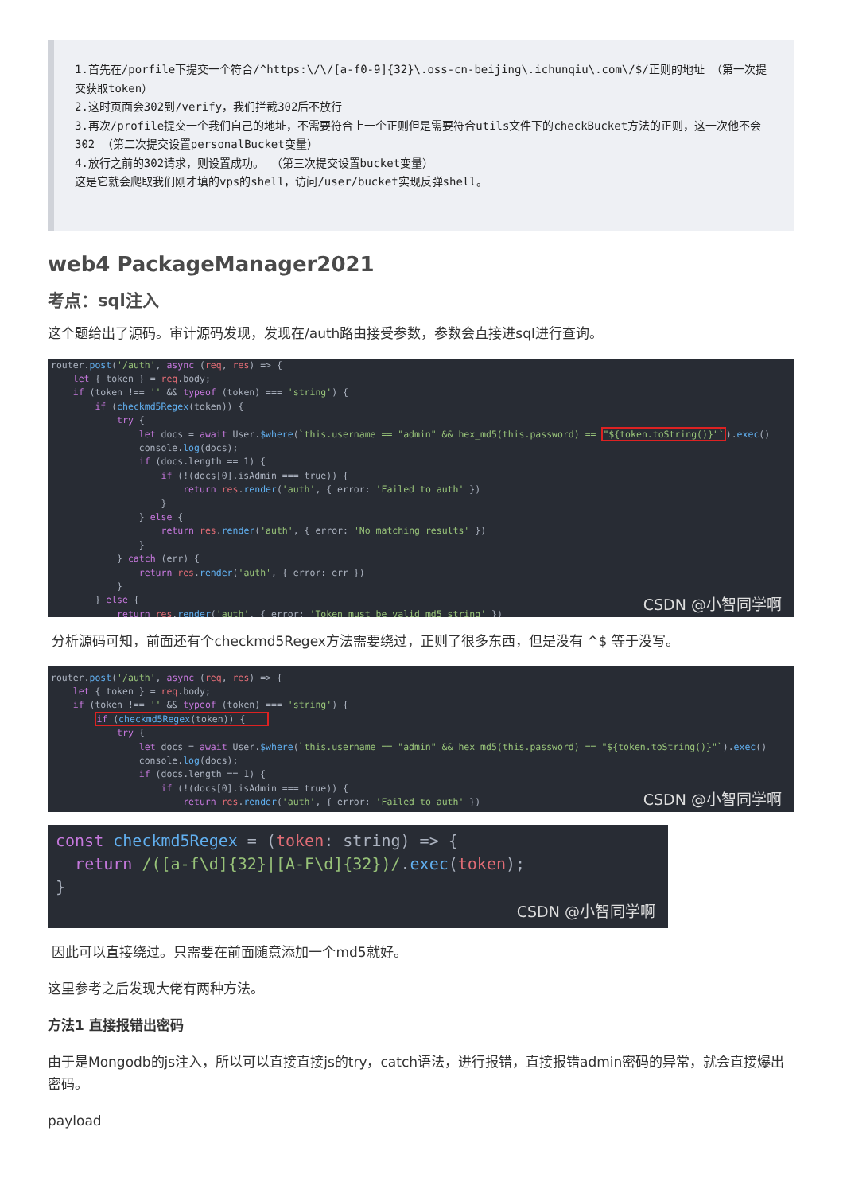1.首先在/porfile下提交一个符合/^https:\/\/[a-f0-9]{32}\.oss-cn-beijing\.ichunqiu\.com\/$/正则的地址 （第一次提交获取token）
2.这时页面会302到/verify，我们拦截302后不放行
3.再次/profile提交一个我们自己的地址，不需要符合上一个正则但是需要符合utils文件下的checkBucket方法的正则，这一次他不会302 （第二次提交设置personalBucket变量）
4.放行之前的302请求，则设置成功。 （第三次提交设置bucket变量）
这是它就会爬取我们刚才填的vps的shell，访问/user/bucket实现反弹shell。
web4 PackageManager2021
考点：sql注入
这个题给出了源码。审计源码发现，发现在/auth路由接受参数，参数会直接进sql进行查询。
router.post('/auth', async (req, res) => { let { token } = req.body; if (token !== '' && typeof (token) === 'string') { if (checkmd5Regex(token)) { try { let docs = await User.$where(`this.username == "admin" && hex_md5(this.password) == "${token.toString()}"`).exec() console.log(docs); if (docs.length == 1) { if (!(docs[0].isAdmin === true)) { return res.render('auth', { error: 'Failed to auth' }) } } else { return res.render('auth', { error: 'No matching results' }) } } catch (err) { return res.render('auth', { error: err }) } } else { return res.render('auth', { error: 'Token must be valid md5 string' })
CSDN @小智同学啊
分析源码可知，前面还有个checkmd5Regex方法需要绕过，正则了很多东西，但是没有 ^$ 等于没写。
router.post('/auth', async (req, res) => { let { token } = req.body; if (token !== '' && typeof (token) === 'string') { if (checkmd5Regex(token)) { try { let docs = await User.$where(`this.username == "admin" && hex_md5(this.password) == "${token.toString()}"`).exec() console.log(docs); if (docs.length == 1) { if (!(docs[0].isAdmin === true)) { return res.render('auth', { error: 'Failed to auth' })
CSDN @小智同学啊
const checkmd5Regex = (token: string) => { return /([a-f\d]{32}|[A-F\d]{32})/.exec(token); }
CSDN @小智同学啊
因此可以直接绕过。只需要在前面随意添加一个md5就好。
这里参考之后发现大佬有两种方法。
方法1 直接报错出密码
由于是Mongodb的js注入，所以可以直接直接js的try，catch语法，进行报错，直接报错admin密码的异常，就会直接爆出密码。
payload